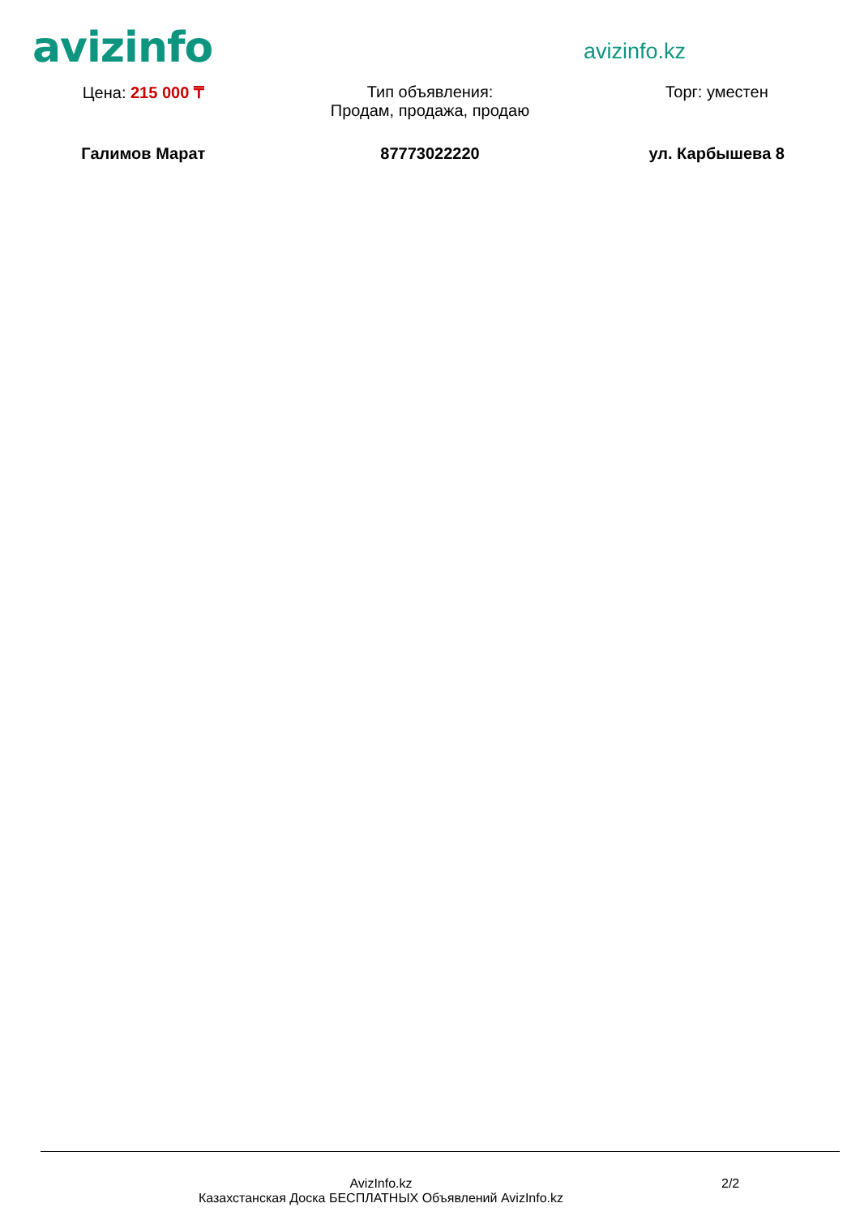avizinfo
avizinfo.kz
Цена: 215 000 ₸ Тип объявления:
Продам, продажа, продаю
Торг: уместен
Галимов Марат 87773022220 ул. Карбышева 8
AvizInfo.kz
Казахстанская Доска БЕСПЛАТНЫХ Объявлений AvizInfo.kz
2/2